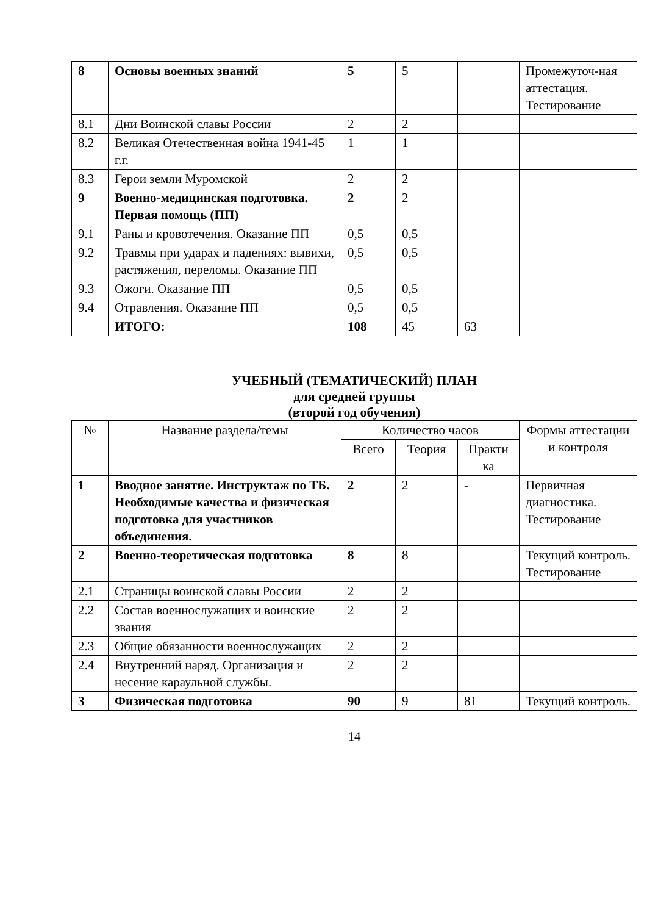| 8 | Основы военных знаний | 5 | 5 | | Промежуточ-ная аттестация. Тестирование |
| 8.1 | Дни Воинской славы России | 2 | 2 | | |
| 8.2 | Великая Отечественная война 1941-45 г.г. | 1 | 1 | | |
| 8.3 | Герои земли Муромской | 2 | 2 | | |
| 9 | Военно-медицинская подготовка. Первая помощь (ПП) | 2 | 2 | | |
| 9.1 | Раны и кровотечения. Оказание ПП | 0,5 | 0,5 | | |
| 9.2 | Травмы при ударах и падениях: вывихи, растяжения, переломы. Оказание ПП | 0,5 | 0,5 | | |
| 9.3 | Ожоги. Оказание ПП | 0,5 | 0,5 | | |
| 9.4 | Отравления. Оказание ПП | 0,5 | 0,5 | | |
| | ИТОГО: | 108 | 45 | 63 | |
УЧЕБНЫЙ (ТЕМАТИЧЕСКИЙ) ПЛАН
для средней группы
(второй год обучения)
| № | Название раздела/темы | Количество часов | | | Формы аттестации и контроля |
| --- | --- | --- | --- | --- | --- |
| | | Всего | Теория | Практи ка | |
| 1 | Вводное занятие. Инструктаж по ТБ. Необходимые качества и физическая подготовка для участников объединения. | 2 | 2 | - | Первичная диагностика. Тестирование |
| 2 | Военно-теоретическая подготовка | 8 | 8 | | Текущий контроль. Тестирование |
| 2.1 | Страницы воинской славы России | 2 | 2 | | |
| 2.2 | Состав военнослужащих и воинские звания | 2 | 2 | | |
| 2.3 | Общие обязанности военнослужащих | 2 | 2 | | |
| 2.4 | Внутренний наряд. Организация и несение караульной службы. | 2 | 2 | | |
| 3 | Физическая подготовка | 90 | 9 | 81 | Текущий контроль. |
14